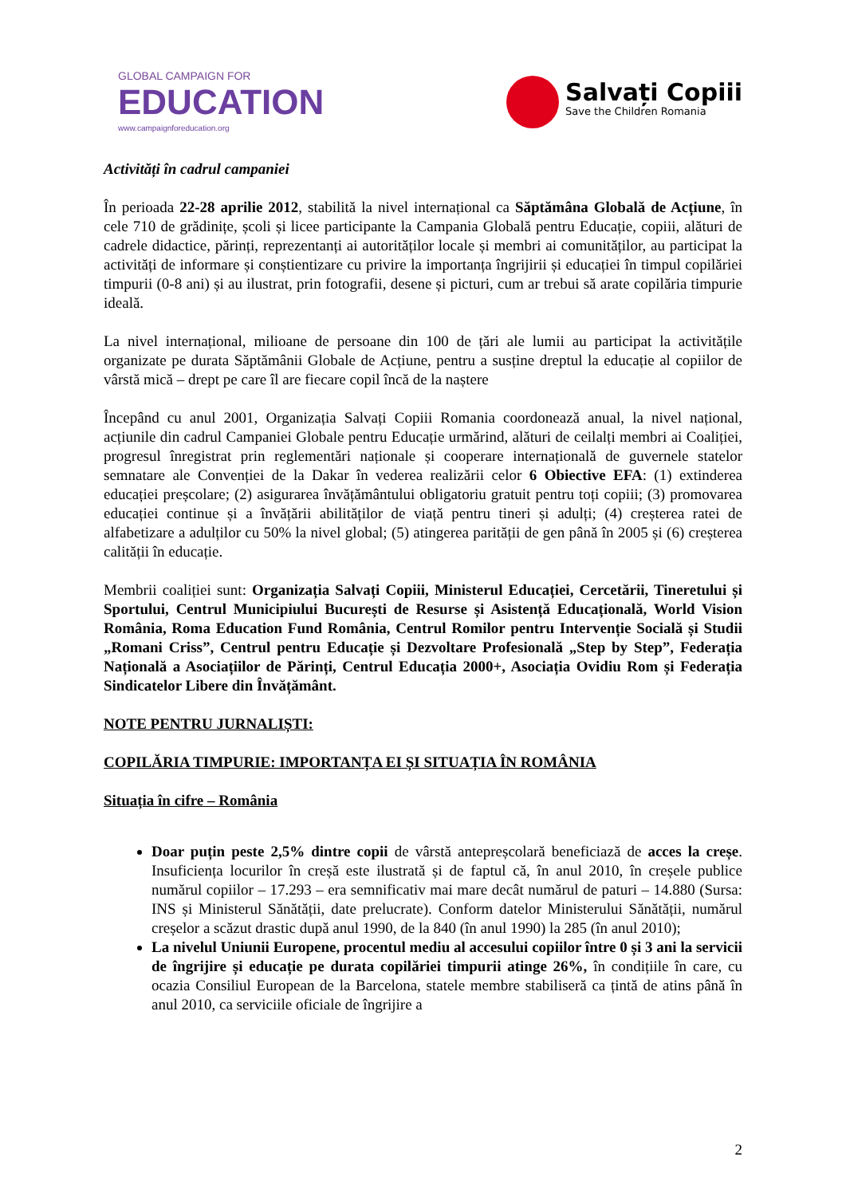GLOBAL CAMPAIGN FOR
EDUCATION
www.campaignforeducation.org
Salvați Copiii
Save the Children Romania
Activități în cadrul campaniei
În perioada 22-28 aprilie 2012, stabilită la nivel internațional ca Săptămâna Globală de Acțiune, în cele 710 de grădinițe, școli și licee participante la Campania Globală pentru Educație, copiii, alături de cadrele didactice, părinți, reprezentanți ai autorităților locale și membri ai comunităților, au participat la activități de informare și conștientizare cu privire la importanța îngrijirii și educației în timpul copilăriei timpurii (0-8 ani) și au ilustrat, prin fotografii, desene și picturi, cum ar trebui să arate copilăria timpurie ideală.
La nivel internațional, milioane de persoane din 100 de țări ale lumii au participat la activitățile organizate pe durata Săptămânii Globale de Acțiune, pentru a susține dreptul la educație al copiilor de vârstă mică – drept pe care îl are fiecare copil încă de la naștere
Începând cu anul 2001, Organizația Salvați Copiii Romania coordonează anual, la nivel național, acțiunile din cadrul Campaniei Globale pentru Educație urmărind, alături de ceilalți membri ai Coaliției, progresul înregistrat prin reglementări naționale și cooperare internațională de guvernele statelor semnatare ale Convenției de la Dakar în vederea realizării celor 6 Obiective EFA: (1) extinderea educației preșcolare; (2) asigurarea învățământului obligatoriu gratuit pentru toți copiii; (3) promovarea educației continue și a învățării abilităților de viață pentru tineri și adulți; (4) creșterea ratei de alfabetizare a adulților cu 50% la nivel global; (5) atingerea parității de gen până în 2005 și (6) creșterea calității în educație.
Membrii coaliției sunt: Organizația Salvați Copiii, Ministerul Educației, Cercetării, Tineretului și Sportului, Centrul Municipiului București de Resurse și Asistență Educațională, World Vision România, Roma Education Fund România, Centrul Romilor pentru Intervenție Socială și Studii „Romani Criss”, Centrul pentru Educație și Dezvoltare Profesională „Step by Step”, Federația Națională a Asociațiilor de Părinți, Centrul Educația 2000+, Asociația Ovidiu Rom și Federația Sindicatelor Libere din Învățământ.
NOTE PENTRU JURNALIȘTI:
COPILĂRIA TIMPURIE: IMPORTANȚA EI ȘI SITUAȚIA ÎN ROMÂNIA
Situația în cifre – România
Doar puțin peste 2,5% dintre copii de vârstă antepreșcolară beneficiază de acces la creșe. Insuficiența locurilor în creșă este ilustrată și de faptul că, în anul 2010, în creșele publice numărul copiilor – 17.293 – era semnificativ mai mare decât numărul de paturi – 14.880 (Sursa: INS și Ministerul Sănătății, date prelucrate). Conform datelor Ministerului Sănătății, numărul creșelor a scăzut drastic după anul 1990, de la 840 (în anul 1990) la 285 (în anul 2010);
La nivelul Uniunii Europene, procentul mediu al accesului copiilor între 0 și 3 ani la servicii de îngrijire și educație pe durata copilăriei timpurii atinge 26%, în condițiile în care, cu ocazia Consiliul European de la Barcelona, statele membre stabiliseră ca țintă de atins până în anul 2010, ca serviciile oficiale de îngrijire a
2